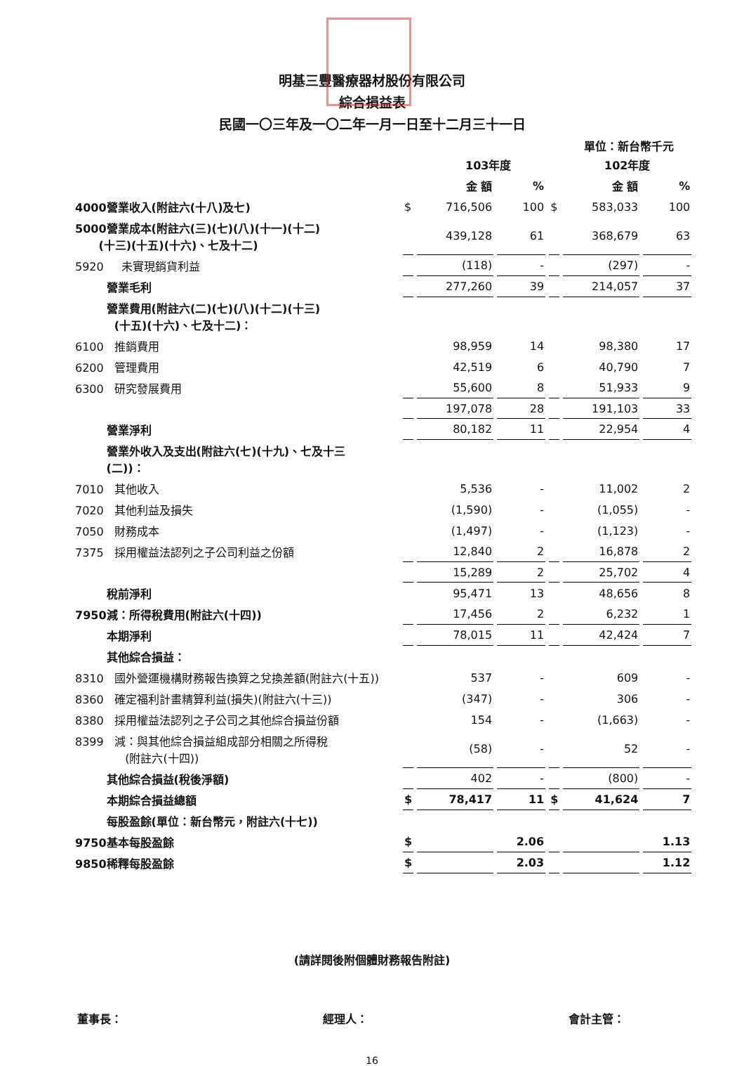明基三豐醫療器材股份有限公司
綜合損益表
民國一〇三年及一〇二年一月一日至十二月三十一日
單位：新台幣千元
| | | 103年度 | | | 102年度 | |
| | | 金 額 | % | | 金 額 | % |
| 4000營業收入(附註六(十八)及七) | $ | 716,506 | 100 | $ | 583,033 | 100 |
| 5000營業成本(附註六(三)(七)(八)(十一)(十二) (十三)(十五)(十六)、七及十二) | | 439,128 | 61 | | 368,679 | 63 |
| 5920 未實現銷貨利益 | | (118) | - | | (297) | - |
| 營業毛利 | | 277,260 | 39 | | 214,057 | 37 |
| 營業費用(附註六(二)(七)(八)(十二)(十三) (十五)(十六)、七及十二)： | | | | | | |
| 6100 推銷費用 | | 98,959 | 14 | | 98,380 | 17 |
| 6200 管理費用 | | 42,519 | 6 | | 40,790 | 7 |
| 6300 研究發展費用 | | 55,600 | 8 | | 51,933 | 9 |
| | | 197,078 | 28 | | 191,103 | 33 |
| 營業淨利 | | 80,182 | 11 | | 22,954 | 4 |
| 營業外收入及支出(附註六(七)(十九)、七及十三 (二))： | | | | | | |
| 7010 其他收入 | | 5,536 | - | | 11,002 | 2 |
| 7020 其他利益及損失 | | (1,590) | - | | (1,055) | - |
| 7050 財務成本 | | (1,497) | - | | (1,123) | - |
| 7375 採用權益法認列之子公司利益之份額 | | 12,840 | 2 | | 16,878 | 2 |
| | | 15,289 | 2 | | 25,702 | 4 |
| 稅前淨利 | | 95,471 | 13 | | 48,656 | 8 |
| 7950減：所得稅費用(附註六(十四)) | | 17,456 | 2 | | 6,232 | 1 |
| 本期淨利 | | 78,015 | 11 | | 42,424 | 7 |
| 其他綜合損益： | | | | | | |
| 8310 國外營運機構財務報告換算之兌換差額(附註六(十五)) | | 537 | - | | 609 | - |
| 8360 確定福利計畫精算利益(損失)(附註六(十三)) | | (347) | - | | 306 | - |
| 8380 採用權益法認列之子公司之其他綜合損益份額 | | 154 | - | | (1,663) | - |
| 8399 減：與其他綜合損益組成部分相關之所得稅 (附註六(十四)) | | (58) | - | | 52 | - |
| 其他綜合損益(稅後淨額) | | 402 | - | | (800) | - |
| 本期綜合損益總額 | $ | 78,417 | 11 | $ | 41,624 | 7 |
| 每股盈餘(單位：新台幣元，附註六(十七)) | | | | | | |
| 9750基本每股盈餘 | $ | | 2.06 | | | 1.13 |
| 9850稀釋每股盈餘 | $ | | 2.03 | | | 1.12 |
(請詳閱後附個體財務報告附註)
董事長： 經理人： 會計主管：
16